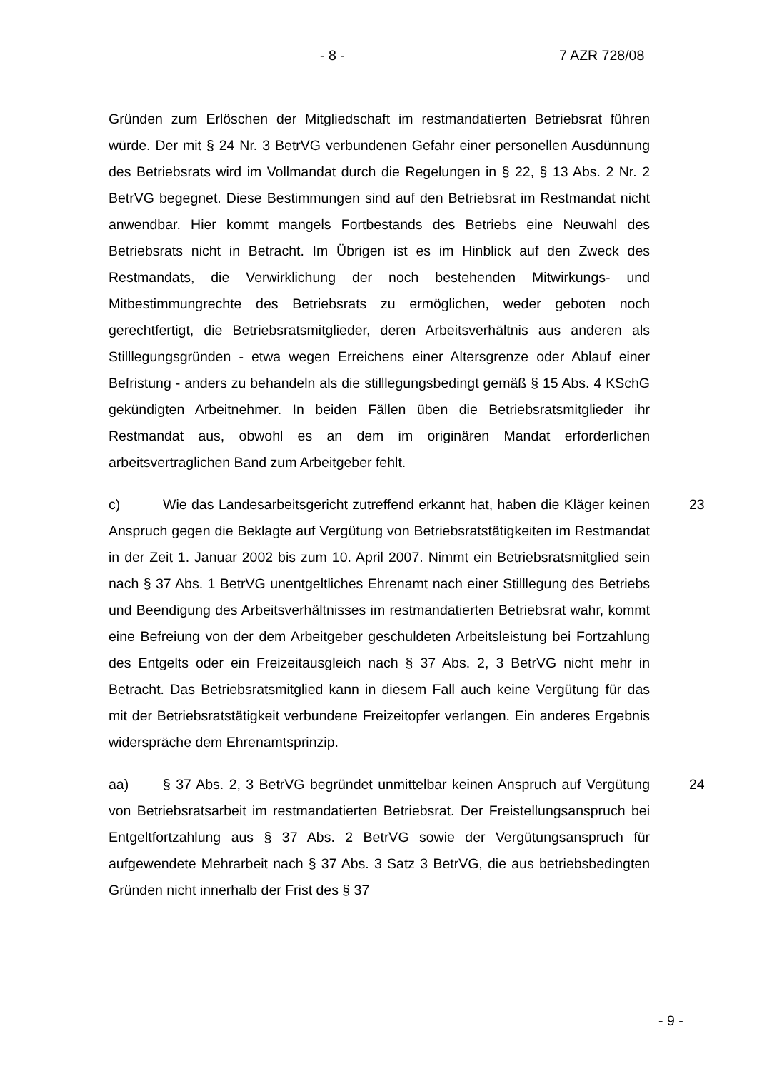- 8 - 7 AZR 728/08
Gründen zum Erlöschen der Mitgliedschaft im restmandatierten Betriebsrat führen würde. Der mit § 24 Nr. 3 BetrVG verbundenen Gefahr einer personellen Ausdünnung des Betriebsrats wird im Vollmandat durch die Regelungen in § 22, § 13 Abs. 2 Nr. 2 BetrVG begegnet. Diese Bestimmungen sind auf den Betriebsrat im Restmandat nicht anwendbar. Hier kommt mangels Fortbestands des Betriebs eine Neuwahl des Betriebsrats nicht in Betracht. Im Übrigen ist es im Hinblick auf den Zweck des Restmandats, die Verwirklichung der noch bestehenden Mitwirkungs- und Mitbestimmungrechte des Betriebsrats zu ermöglichen, weder geboten noch gerechtfertigt, die Betriebsratsmitglieder, deren Arbeitsverhältnis aus anderen als Stilllegungsgründen - etwa wegen Erreichens einer Altersgrenze oder Ablauf einer Befristung - anders zu behandeln als die stilllegungsbedingt gemäß § 15 Abs. 4 KSchG gekündigten Arbeitnehmer. In beiden Fällen üben die Betriebsratsmitglieder ihr Restmandat aus, obwohl es an dem im originären Mandat erforderlichen arbeitsvertraglichen Band zum Arbeitgeber fehlt.
c) Wie das Landesarbeitsgericht zutreffend erkannt hat, haben die Kläger keinen Anspruch gegen die Beklagte auf Vergütung von Betriebsratstätigkeiten im Restmandat in der Zeit 1. Januar 2002 bis zum 10. April 2007. Nimmt ein Betriebsratsmitglied sein nach § 37 Abs. 1 BetrVG unentgeltliches Ehrenamt nach einer Stilllegung des Betriebs und Beendigung des Arbeitsverhältnisses im restmandatierten Betriebsrat wahr, kommt eine Befreiung von der dem Arbeitgeber geschuldeten Arbeitsleistung bei Fortzahlung des Entgelts oder ein Freizeitausgleich nach § 37 Abs. 2, 3 BetrVG nicht mehr in Betracht. Das Betriebsratsmitglied kann in diesem Fall auch keine Vergütung für das mit der Betriebsratstätigkeit verbundene Freizeitopfer verlangen. Ein anderes Ergebnis widerspräche dem Ehrenamtsprinzip.
23
aa) § 37 Abs. 2, 3 BetrVG begründet unmittelbar keinen Anspruch auf Vergütung von Betriebsratsarbeit im restmandatierten Betriebsrat. Der Freistellungsanspruch bei Entgeltfortzahlung aus § 37 Abs. 2 BetrVG sowie der Vergütungsanspruch für aufgewendete Mehrarbeit nach § 37 Abs. 3 Satz 3 BetrVG, die aus betriebsbedingten Gründen nicht innerhalb der Frist des § 37
24
- 9 -